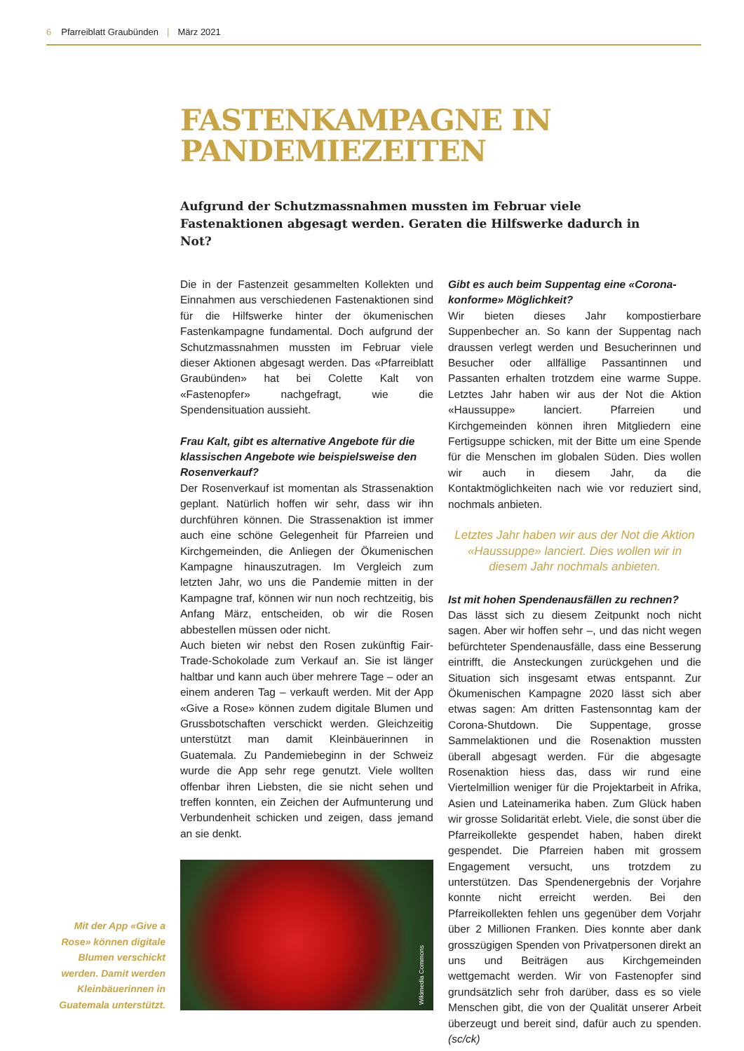6 Pfarreiblatt Graubünden | März 2021
FASTENKAMPAGNE IN
PANDEMIEZEITEN
Aufgrund der Schutzmassnahmen mussten im Februar viele Fastenaktionen abgesagt werden. Geraten die Hilfswerke dadurch in Not?
Die in der Fastenzeit gesammelten Kollekten und Einnahmen aus verschiedenen Fastenaktionen sind für die Hilfswerke hinter der ökumenischen Fastenkampagne fundamental. Doch aufgrund der Schutzmassnahmen mussten im Februar viele dieser Aktionen abgesagt werden. Das «Pfarreiblatt Graubünden» hat bei Colette Kalt von «Fastenopfer» nachgefragt, wie die Spendensituation aussieht.
Frau Kalt, gibt es alternative Angebote für die klassischen Angebote wie beispielsweise den Rosenverkauf?
Der Rosenverkauf ist momentan als Strassenaktion geplant. Natürlich hoffen wir sehr, dass wir ihn durchführen können. Die Strassenaktion ist immer auch eine schöne Gelegenheit für Pfarreien und Kirchgemeinden, die Anliegen der Ökumenischen Kampagne hinauszutragen. Im Vergleich zum letzten Jahr, wo uns die Pandemie mitten in der Kampagne traf, können wir nun noch rechtzeitig, bis Anfang März, entscheiden, ob wir die Rosen abbestellen müssen oder nicht.
Auch bieten wir nebst den Rosen zukünftig Fair-Trade-Schokolade zum Verkauf an. Sie ist länger haltbar und kann auch über mehrere Tage – oder an einem anderen Tag – verkauft werden. Mit der App «Give a Rose» können zudem digitale Blumen und Grussbotschaften verschickt werden. Gleichzeitig unterstützt man damit Kleinbäuerinnen in Guatemala. Zu Pandemiebeginn in der Schweiz wurde die App sehr rege genutzt. Viele wollten offenbar ihren Liebsten, die sie nicht sehen und treffen konnten, ein Zeichen der Aufmunterung und Verbundenheit schicken und zeigen, dass jemand an sie denkt.
Wikimedia Commons
Gibt es auch beim Suppentag eine «Corona-konforme» Möglichkeit?
Wir bieten dieses Jahr kompostierbare Suppenbecher an. So kann der Suppentag nach draussen verlegt werden und Besucherinnen und Besucher oder allfällige Passantinnen und Passanten erhalten trotzdem eine warme Suppe. Letztes Jahr haben wir aus der Not die Aktion «Haussuppe» lanciert. Pfarreien und Kirchgemeinden können ihren Mitgliedern eine Fertigsuppe schicken, mit der Bitte um eine Spende für die Menschen im globalen Süden. Dies wollen wir auch in diesem Jahr, da die Kontaktmöglichkeiten nach wie vor reduziert sind, nochmals anbieten.
Letztes Jahr haben wir aus der Not die Aktion «Haussuppe» lanciert. Dies wollen wir in diesem Jahr nochmals anbieten.
Ist mit hohen Spendenausfällen zu rechnen?
Das lässt sich zu diesem Zeitpunkt noch nicht sagen. Aber wir hoffen sehr –, und das nicht wegen befürchteter Spendenausfälle, dass eine Besserung eintrifft, die Ansteckungen zurückgehen und die Situation sich insgesamt etwas entspannt. Zur Ökumenischen Kampagne 2020 lässt sich aber etwas sagen: Am dritten Fastensonntag kam der Corona-Shutdown. Die Suppentage, grosse Sammelaktionen und die Rosenaktion mussten überall abgesagt werden. Für die abgesagte Rosenaktion hiess das, dass wir rund eine Viertelmillion weniger für die Projektarbeit in Afrika, Asien und Lateinamerika haben. Zum Glück haben wir grosse Solidarität erlebt. Viele, die sonst über die Pfarreikollekte gespendet haben, haben direkt gespendet. Die Pfarreien haben mit grossem Engagement versucht, uns trotzdem zu unterstützen. Das Spendenergebnis der Vorjahre konnte nicht erreicht werden. Bei den Pfarreikollekten fehlen uns gegenüber dem Vorjahr über 2 Millionen Franken. Dies konnte aber dank grosszügigen Spenden von Privatpersonen direkt an uns und Beiträgen aus Kirchgemeinden wettgemacht werden. Wir von Fastenopfer sind grundsätzlich sehr froh darüber, dass es so viele Menschen gibt, die von der Qualität unserer Arbeit überzeugt und bereit sind, dafür auch zu spenden. (sc/ck)
Mit der App «Give a Rose» können digitale Blumen verschickt werden. Damit werden Kleinbäuerinnen in Guatemala unterstützt.